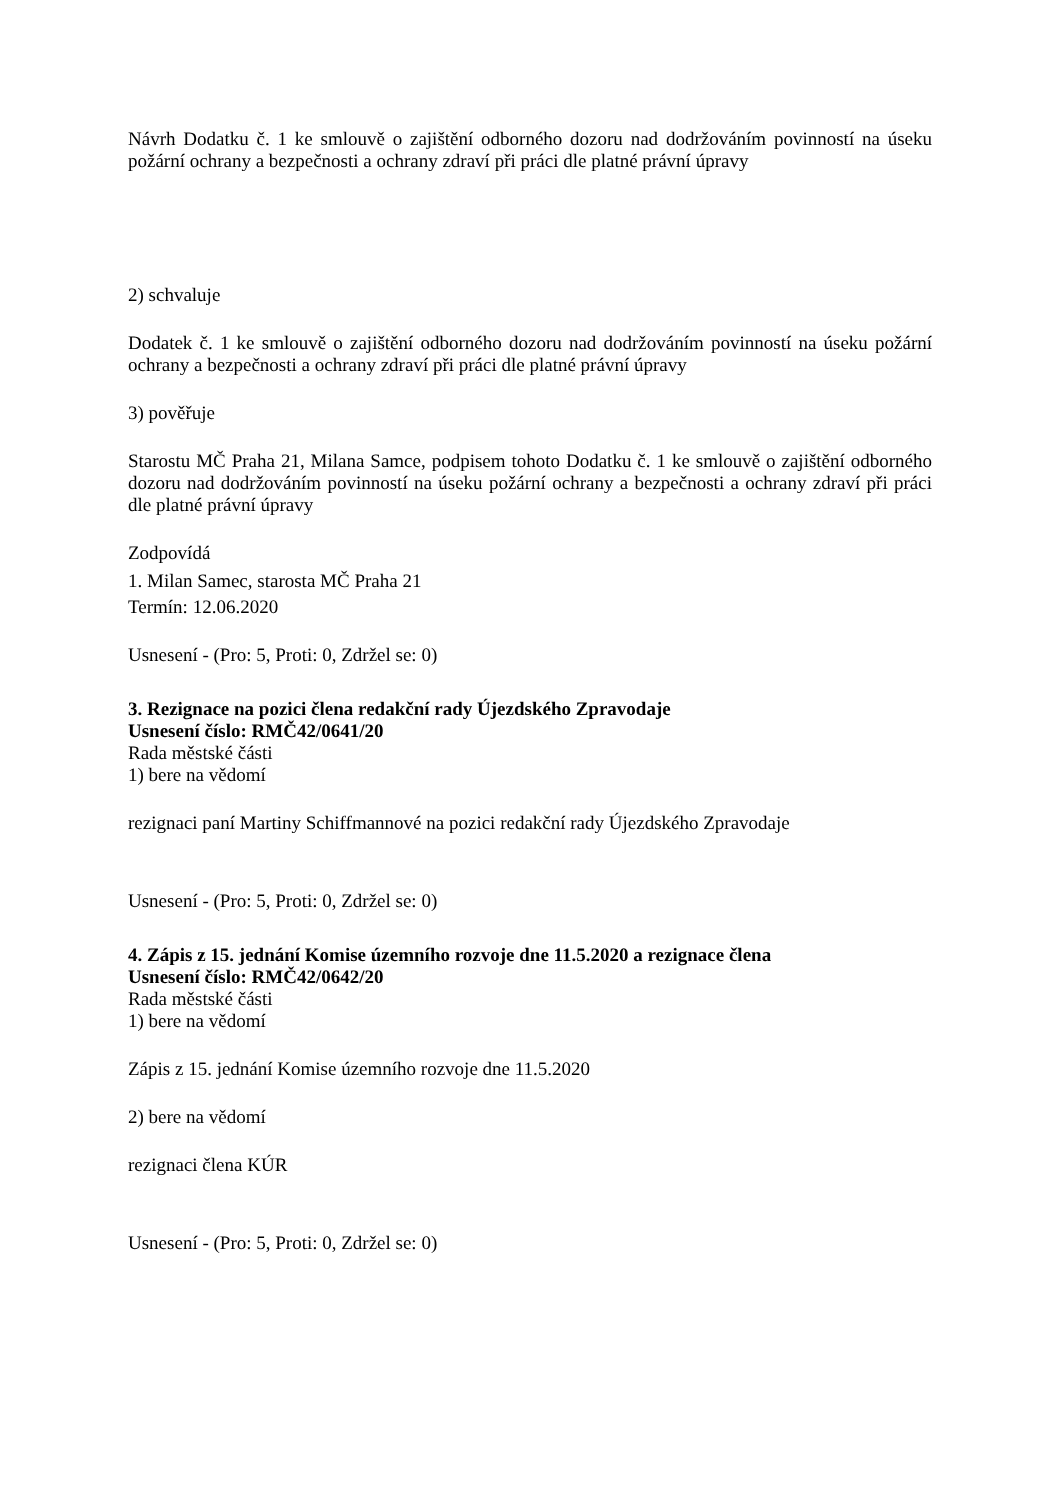Návrh Dodatku č. 1 ke smlouvě o zajištění odborného dozoru nad dodržováním povinností na úseku požární ochrany a bezpečnosti a ochrany zdraví při práci dle platné právní úpravy
2) schvaluje
Dodatek č. 1 ke smlouvě o zajištění odborného dozoru nad dodržováním povinností na úseku požární ochrany a bezpečnosti a ochrany zdraví při práci dle platné právní úpravy
3) pověřuje
Starostu MČ Praha 21, Milana Samce, podpisem tohoto Dodatku č. 1 ke smlouvě o zajištění odborného dozoru nad dodržováním povinností na úseku požární ochrany a bezpečnosti a ochrany zdraví při práci dle platné právní úpravy
Zodpovídá
1. Milan Samec, starosta MČ Praha 21
Termín: 12.06.2020
Usnesení - (Pro: 5, Proti: 0, Zdržel se: 0)
3. Rezignace na pozici člena redakční rady Újezdského Zpravodaje
Usnesení číslo: RMČ42/0641/20
Rada městské části
1) bere na vědomí
rezignaci paní Martiny Schiffmannové na pozici redakční rady Újezdského Zpravodaje
Usnesení - (Pro: 5, Proti: 0, Zdržel se: 0)
4. Zápis z 15. jednání Komise územního rozvoje dne 11.5.2020 a rezignace člena
Usnesení číslo: RMČ42/0642/20
Rada městské části
1) bere na vědomí
Zápis z 15. jednání Komise územního rozvoje dne 11.5.2020
2) bere na vědomí
rezignaci člena KÚR
Usnesení - (Pro: 5, Proti: 0, Zdržel se: 0)